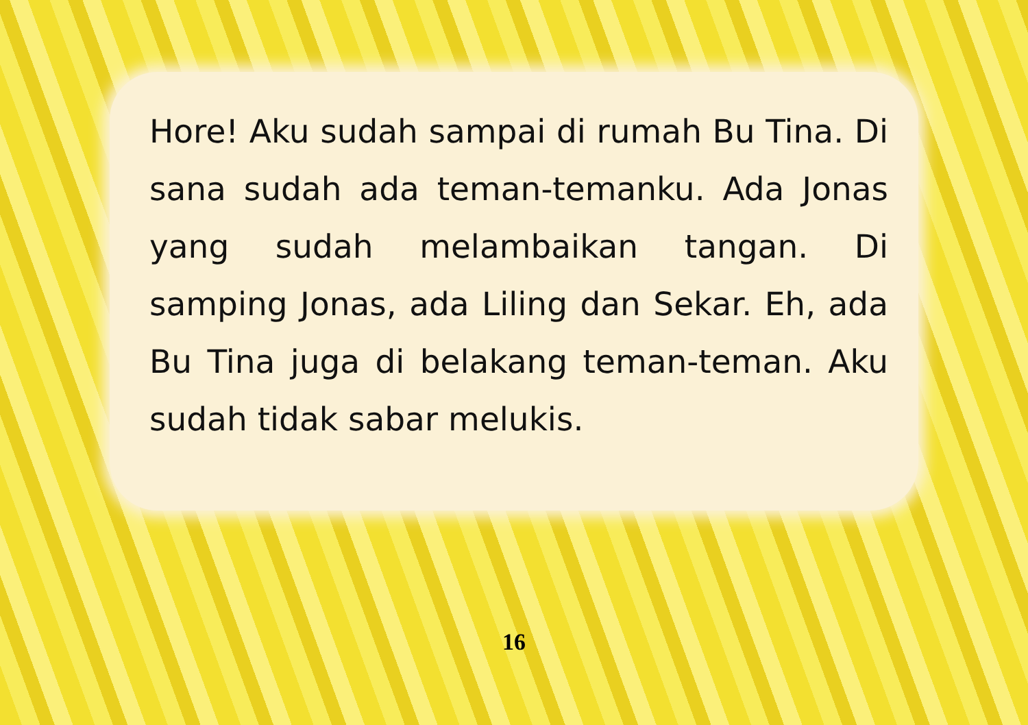Hore! Aku sudah sampai di rumah Bu Tina. Di sana sudah ada teman-temanku. Ada Jonas yang sudah melambaikan tangan. Di samping Jonas, ada Liling dan Sekar. Eh, ada Bu Tina juga di belakang teman-teman. Aku sudah tidak sabar melukis.
16